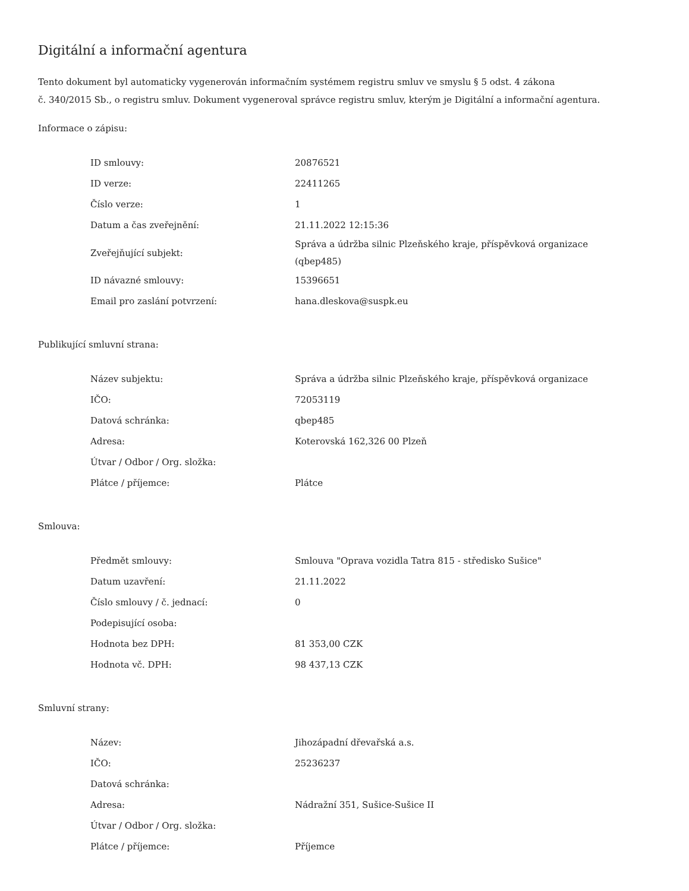Digitální a informační agentura
Tento dokument byl automaticky vygenerován informačním systémem registru smluv ve smyslu § 5 odst. 4 zákona
č. 340/2015 Sb., o registru smluv. Dokument vygeneroval správce registru smluv, kterým je Digitální a informační agentura.
Informace o zápisu:
| ID smlouvy: | 20876521 |
| ID verze: | 22411265 |
| Číslo verze: | 1 |
| Datum a čas zveřejnění: | 21.11.2022 12:15:36 |
| Zveřejňující subjekt: | Správa a údržba silnic Plzeňského kraje, příspěvková organizace (qbep485) |
| ID návazné smlouvy: | 15396651 |
| Email pro zaslání potvrzení: | hana.dleskova@suspk.eu |
Publikující smluvní strana:
| Název subjektu: | Správa a údržba silnic Plzeňského kraje, příspěvková organizace |
| IČO: | 72053119 |
| Datová schránka: | qbep485 |
| Adresa: | Koterovská 162,326 00 Plzeň |
| Útvar / Odbor / Org. složka: | |
| Plátce / příjemce: | Plátce |
Smlouva:
| Předmět smlouvy: | Smlouva "Oprava vozidla Tatra 815 - středisko Sušice" |
| Datum uzavření: | 21.11.2022 |
| Číslo smlouvy / č. jednací: | 0 |
| Podepisující osoba: | |
| Hodnota bez DPH: | 81 353,00 CZK |
| Hodnota vč. DPH: | 98 437,13 CZK |
Smluvní strany:
| Název: | Jihozápadní dřevařská a.s. |
| IČO: | 25236237 |
| Datová schránka: | |
| Adresa: | Nádražní 351, Sušice-Sušice II |
| Útvar / Odbor / Org. složka: | |
| Plátce / příjemce: | Příjemce |